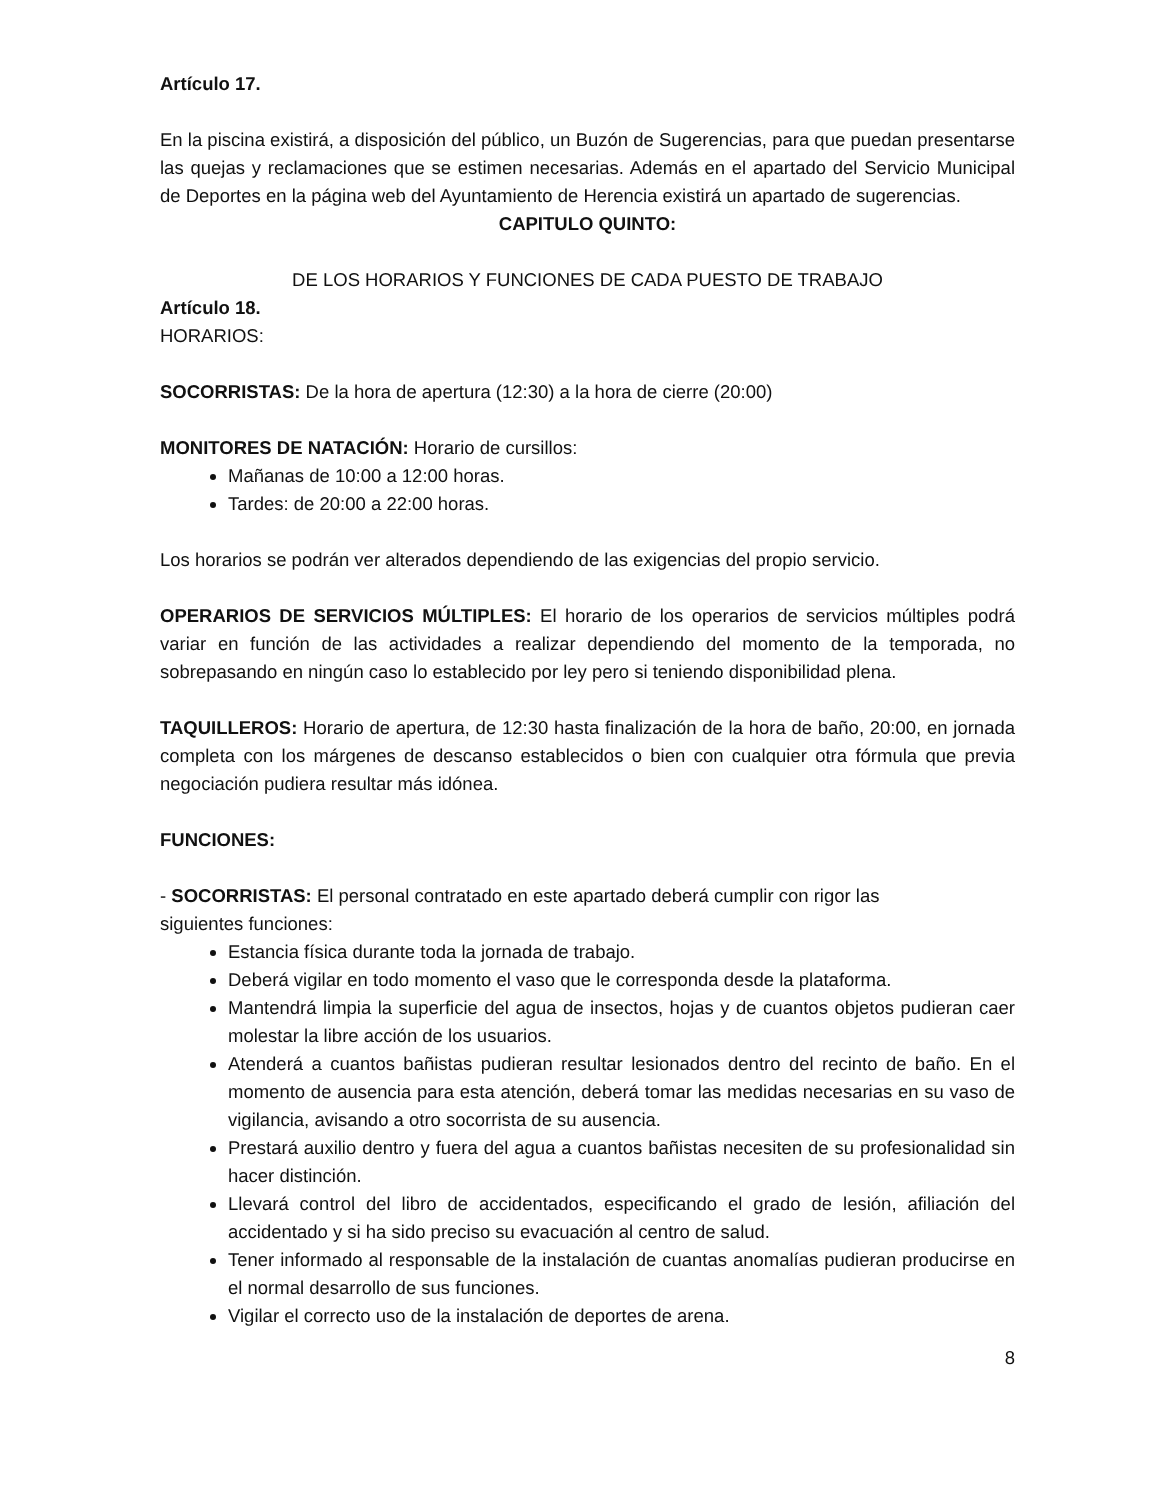Artículo 17.
En la piscina existirá, a disposición del público, un Buzón de Sugerencias, para que puedan presentarse las quejas y reclamaciones que se estimen necesarias. Además en el apartado del Servicio Municipal de Deportes en la página web del Ayuntamiento de Herencia existirá un apartado de sugerencias.
CAPITULO QUINTO:
DE LOS HORARIOS Y FUNCIONES DE CADA PUESTO DE TRABAJO
Artículo 18.
HORARIOS:
SOCORRISTAS: De la hora de apertura (12:30) a la hora de cierre (20:00)
MONITORES DE NATACIÓN: Horario de cursillos:
Mañanas de 10:00 a 12:00 horas.
Tardes: de 20:00 a 22:00 horas.
Los horarios se podrán ver alterados dependiendo de las exigencias del propio servicio.
OPERARIOS DE SERVICIOS MÚLTIPLES: El horario de los operarios de servicios múltiples podrá variar en función de las actividades a realizar dependiendo del momento de la temporada, no sobrepasando en ningún caso lo establecido por ley pero si teniendo disponibilidad plena.
TAQUILLEROS: Horario de apertura, de 12:30 hasta finalización de la hora de baño, 20:00, en jornada completa con los márgenes de descanso establecidos o bien con cualquier otra fórmula que previa negociación pudiera resultar más idónea.
FUNCIONES:
- SOCORRISTAS: El personal contratado en este apartado deberá cumplir con rigor las
siguientes funciones:
Estancia física durante toda la jornada de trabajo.
Deberá vigilar en todo momento el vaso que le corresponda desde la plataforma.
Mantendrá limpia la superficie del agua de insectos, hojas y de cuantos objetos pudieran caer molestar la libre acción de los usuarios.
Atenderá a cuantos bañistas pudieran resultar lesionados dentro del recinto de baño. En el momento de ausencia para esta atención, deberá tomar las medidas necesarias en su vaso de vigilancia, avisando a otro socorrista de su ausencia.
Prestará auxilio dentro y fuera del agua a cuantos bañistas necesiten de su profesionalidad sin hacer distinción.
Llevará control del libro de accidentados, especificando el grado de lesión, afiliación del accidentado y si ha sido preciso su evacuación al centro de salud.
Tener informado al responsable de la instalación de cuantas anomalías pudieran producirse en el normal desarrollo de sus funciones.
Vigilar el correcto uso de la instalación de deportes de arena.
8